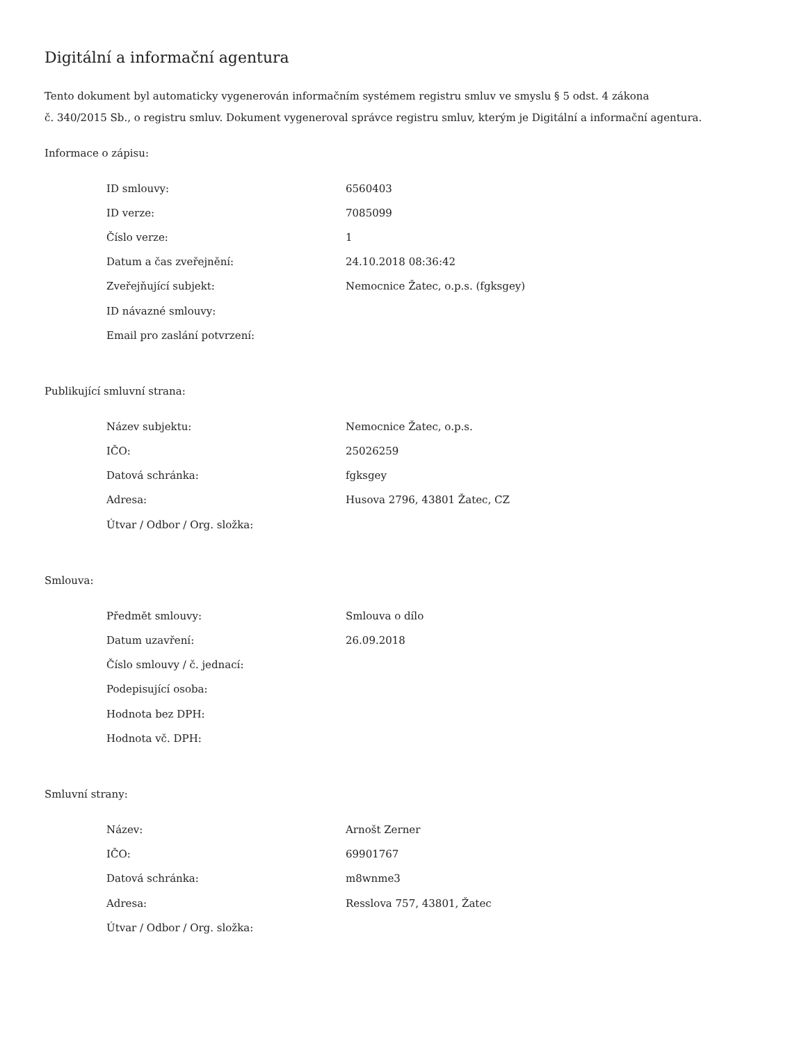Digitální a informační agentura
Tento dokument byl automaticky vygenerován informačním systémem registru smluv ve smyslu § 5 odst. 4 zákona
č. 340/2015 Sb., o registru smluv. Dokument vygeneroval správce registru smluv, kterým je Digitální a informační agentura.
Informace o zápisu:
| ID smlouvy: | 6560403 |
| ID verze: | 7085099 |
| Číslo verze: | 1 |
| Datum a čas zveřejnění: | 24.10.2018 08:36:42 |
| Zveřejňující subjekt: | Nemocnice Žatec, o.p.s. (fgksgey) |
| ID návazné smlouvy: | |
| Email pro zaslání potvrzení: | |
Publikující smluvní strana:
| Název subjektu: | Nemocnice Žatec, o.p.s. |
| IČO: | 25026259 |
| Datová schránka: | fgksgey |
| Adresa: | Husova 2796, 43801 Žatec, CZ |
| Útvar / Odbor / Org. složka: | |
Smlouva:
| Předmět smlouvy: | Smlouva o dílo |
| Datum uzavření: | 26.09.2018 |
| Číslo smlouvy / č. jednací: | |
| Podepisující osoba: | |
| Hodnota bez DPH: | |
| Hodnota vč. DPH: | |
Smluvní strany:
| Název: | Arnošt Zerner |
| IČO: | 69901767 |
| Datová schránka: | m8wnme3 |
| Adresa: | Resslova 757, 43801, Žatec |
| Útvar / Odbor / Org. složka: | |